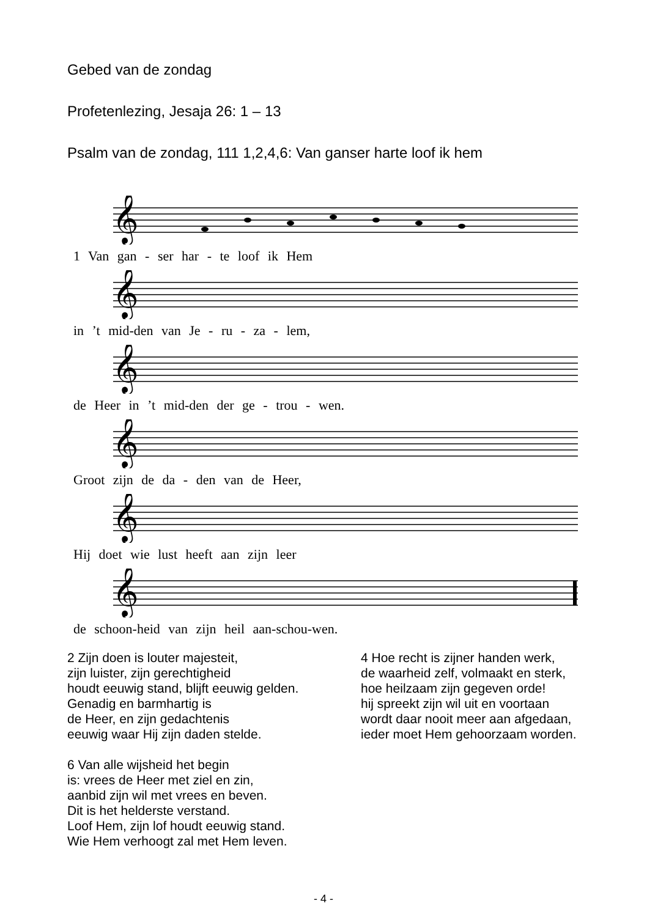Gebed van de zondag
Profetenlezing, Jesaja 26: 1 – 13
Psalm van de zondag, 111 1,2,4,6: Van ganser harte loof ik hem
𝄞
1 Van gan - ser har - te loof ik Hem
𝄞
in ’t mid-den van Je - ru - za - lem,
𝄞
de Heer in ’t mid-den der ge - trou - wen.
𝄞
Groot zijn de da - den van de Heer,
𝄞
Hij doet wie lust heeft aan zijn leer
𝄞
de schoon-heid van zijn heil aan-schou-wen.
2 Zijn doen is louter majesteit,
zijn luister, zijn gerechtigheid
houdt eeuwig stand, blijft eeuwig gelden.
Genadig en barmhartig is
de Heer, en zijn gedachtenis
eeuwig waar Hij zijn daden stelde.
6 Van alle wijsheid het begin
is: vrees de Heer met ziel en zin,
aanbid zijn wil met vrees en beven.
Dit is het helderste verstand.
Loof Hem, zijn lof houdt eeuwig stand.
Wie Hem verhoogt zal met Hem leven.
4 Hoe recht is zijner handen werk,
de waarheid zelf, volmaakt en sterk,
hoe heilzaam zijn gegeven orde!
hij spreekt zijn wil uit en voortaan
wordt daar nooit meer aan afgedaan,
ieder moet Hem gehoorzaam worden.
- 4 -